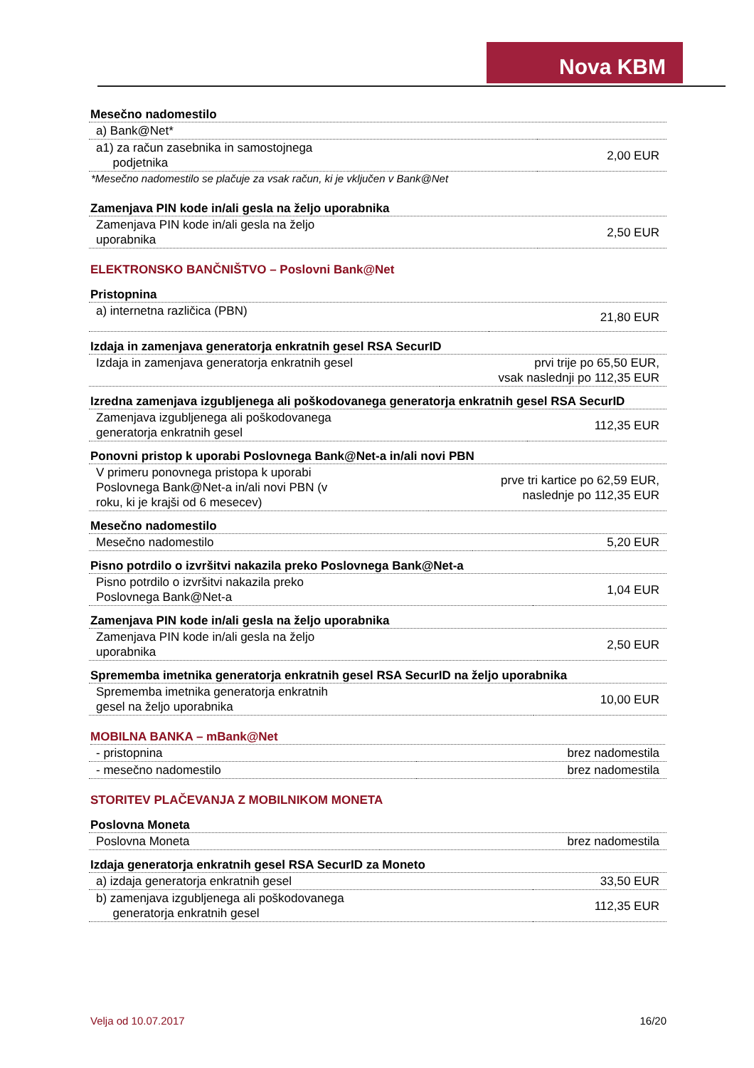Nova KBM
Mesečno nadomestilo
| a) Bank@Net* | |
| a1) za račun zasebnika in samostojnega podjetnika | 2,00 EUR |
*Mesečno nadomestilo se plačuje za vsak račun, ki je vključen v Bank@Net
Zamenjava PIN kode in/ali gesla na željo uporabnika
| Zamenjava PIN kode in/ali gesla na željo uporabnika | 2,50 EUR |
ELEKTRONSKO BANČNIŠTVO – Poslovni Bank@Net
Pristopnina
| a) internetna različica (PBN) | 21,80 EUR |
Izdaja in zamenjava generatorja enkratnih gesel RSA SecurID
| Izdaja in zamenjava generatorja enkratnih gesel | prvi trije po 65,50 EUR, vsak naslednji po 112,35 EUR |
Izredna zamenjava izgubljenega ali poškodovanega generatorja enkratnih gesel RSA SecurID
| Zamenjava izgubljenega ali poškodovanega generatorja enkratnih gesel | 112,35 EUR |
Ponovni pristop k uporabi Poslovnega Bank@Net-a in/ali novi PBN
| V primeru ponovnega pristopa k uporabi Poslovnega Bank@Net-a in/ali novi PBN (v roku, ki je krajši od 6 mesecev) | prve tri kartice po 62,59 EUR, naslednje po 112,35 EUR |
Mesečno nadomestilo
| Mesečno nadomestilo | 5,20 EUR |
Pisno potrdilo o izvršitvi nakazila preko Poslovnega Bank@Net-a
| Pisno potrdilo o izvršitvi nakazila preko Poslovnega Bank@Net-a | 1,04 EUR |
Zamenjava PIN kode in/ali gesla na željo uporabnika
| Zamenjava PIN kode in/ali gesla na željo uporabnika | 2,50 EUR |
Sprememba imetnika generatorja enkratnih gesel RSA SecurID na željo uporabnika
| Sprememba imetnika generatorja enkratnih gesel na željo uporabnika | 10,00 EUR |
MOBILNA BANKA – mBank@Net
| - pristopnina | brez nadomestila |
| - mesečno nadomestilo | brez nadomestila |
STORITEV PLAČEVANJA Z MOBILNIKOM MONETA
Poslovna Moneta
| Poslovna Moneta | brez nadomestila |
Izdaja generatorja enkratnih gesel RSA SecurID za Moneto
| a) izdaja generatorja enkratnih gesel | 33,50 EUR |
| b) zamenjava izgubljenega ali poškodovanega generatorja enkratnih gesel | 112,35 EUR |
Velja od 10.07.2017 16/20